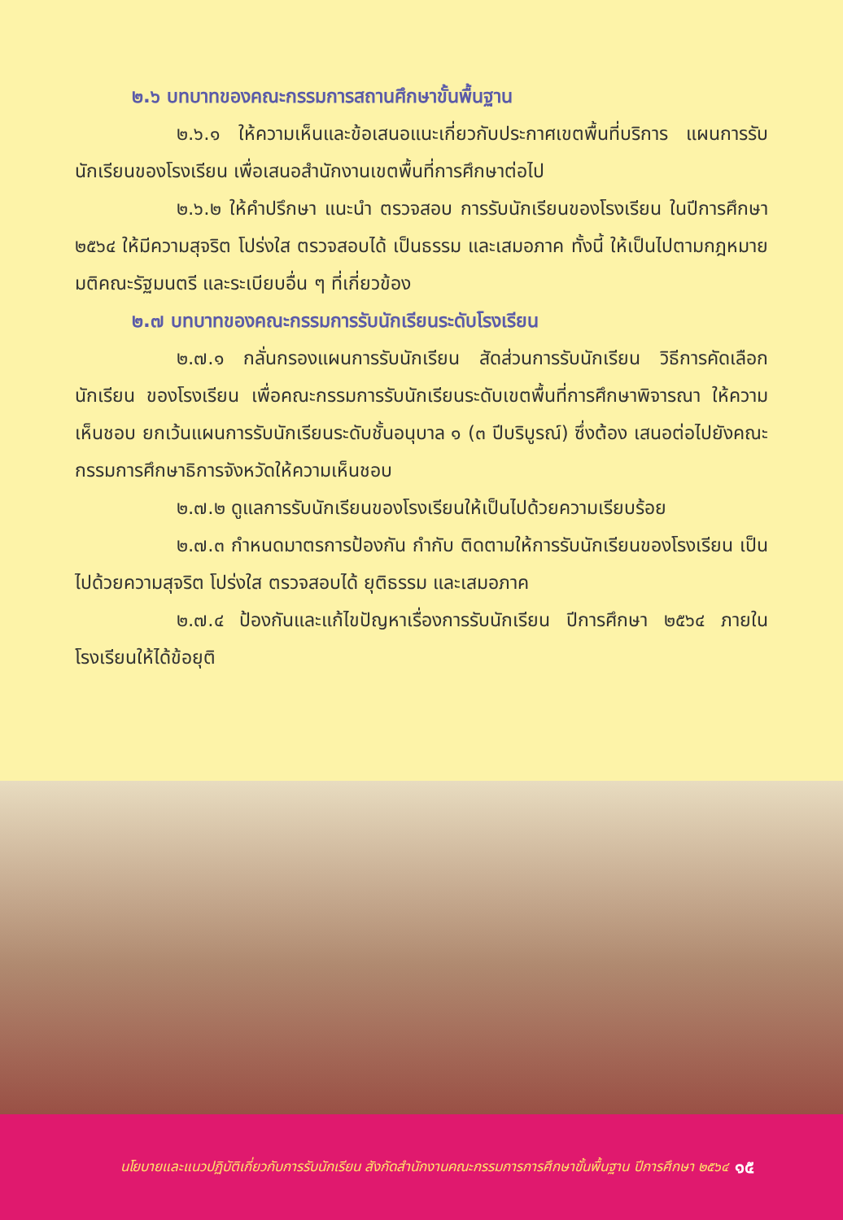๒.๖ บทบาทของคณะกรรมการสถานศึกษาขั้นพื้นฐาน
๒.๖.๑ ให้ความเห็นและข้อเสนอแนะเกี่ยวกับประกาศเขตพื้นที่บริการ แผนการรับนักเรียนของโรงเรียน เพื่อเสนอสำนักงานเขตพื้นที่การศึกษาต่อไป
๒.๖.๒ ให้คำปรึกษา แนะนำ ตรวจสอบ การรับนักเรียนของโรงเรียน ในปีการศึกษา ๒๕๖๔ ให้มีความสุจริต โปร่งใส ตรวจสอบได้ เป็นธรรม และเสมอภาค ทั้งนี้ ให้เป็นไปตามกฎหมาย มติคณะรัฐมนตรี และระเบียบอื่น ๆ ที่เกี่ยวข้อง
๒.๗ บทบาทของคณะกรรมการรับนักเรียนระดับโรงเรียน
๒.๗.๑ กลั่นกรองแผนการรับนักเรียน สัดส่วนการรับนักเรียน วิธีการคัดเลือก นักเรียน ของโรงเรียน เพื่อคณะกรรมการรับนักเรียนระดับเขตพื้นที่การศึกษาพิจารณา ให้ความเห็นชอบ ยกเว้นแผนการรับนักเรียนระดับชั้นอนุบาล ๑ (๓ ปีบริบูรณ์) ซึ่งต้อง เสนอต่อไปยังคณะกรรมการศึกษาธิการจังหวัดให้ความเห็นชอบ
๒.๗.๒ ดูแลการรับนักเรียนของโรงเรียนให้เป็นไปด้วยความเรียบร้อย
๒.๗.๓ กำหนดมาตรการป้องกัน กำกับ ติดตามให้การรับนักเรียนของโรงเรียน เป็นไปด้วยความสุจริต โปร่งใส ตรวจสอบได้ ยุติธรรม และเสมอภาค
๒.๗.๔ ป้องกันและแก้ไขปัญหาเรื่องการรับนักเรียน ปีการศึกษา ๒๕๖๔ ภายในโรงเรียนให้ได้ข้อยุติ
นโยบายและแนวปฏิบัติเกี่ยวกับการรับนักเรียน สังกัดสำนักงานคณะกรรมการการศึกษาขั้นพื้นฐาน ปีการศึกษา ๒๕๖๔ ๑๕